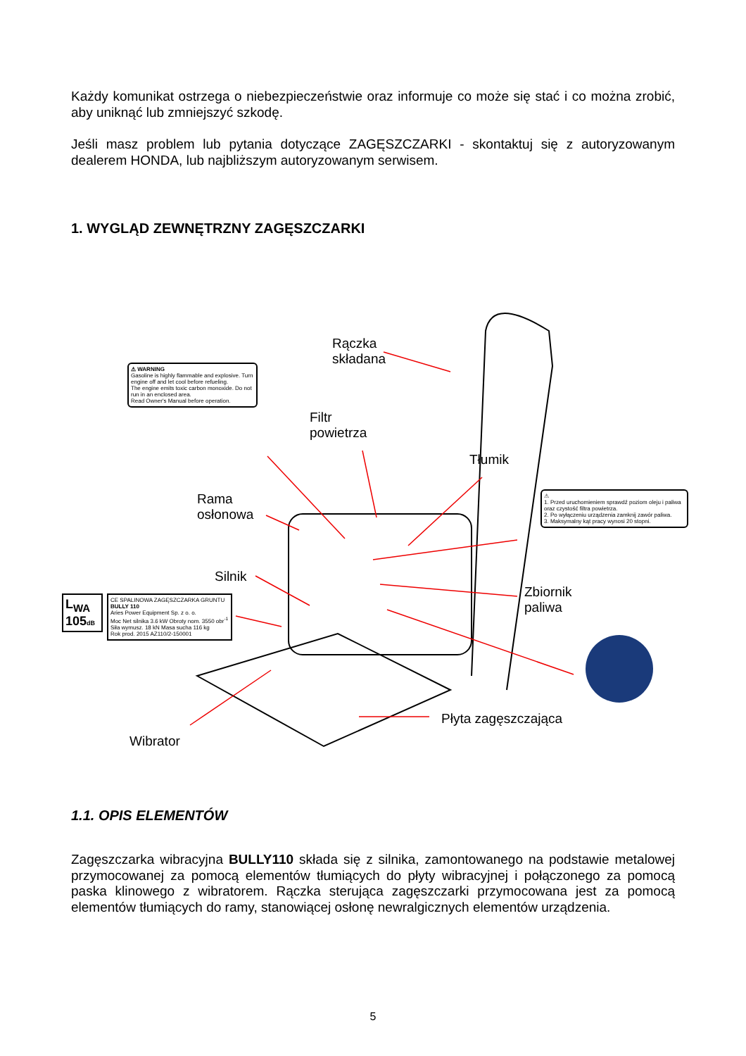Każdy komunikat ostrzega o niebezpieczeństwie oraz informuje co może się stać i co można zrobić, aby uniknąć lub zmniejszyć szkodę.
Jeśli masz problem lub pytania dotyczące ZAGĘSZCZARKI - skontaktuj się z autoryzowanym dealerem HONDA, lub najbliższym autoryzowanym serwisem.
1. WYGLĄD ZEWNĘTRZNY ZAGĘSZCZARKI
Rączka
składana
Filtr
powietrza
Tłumik
Rama
osłonowa
Silnik
Zbiornik
paliwa
Płyta zagęszczająca
Wibrator
⚠ WARNING
Gasoline is highly flammable and explosive. Turn engine off and let cool before refueling.
The engine emits toxic carbon monoxide. Do not run in an enclosed area.
Read Owner's Manual before operation.
⚠
1. Przed uruchomieniem sprawdź poziom oleju i paliwa oraz czystość filtra powietrza.
2. Po wyłączeniu urządzenia zamknij zawór paliwa.
3. Maksymalny kąt pracy wynosi 20 stopni.
L<sub>WA</sub> 105dB
CE SPALINOWA ZAGĘSZCZARKA GRUNTU
BULLY 110
Aries Power Equipment Sp. z o. o.
Moc Net silnika 3.6 kW Obroty nom. 3550 obr<sup>-1</sup>
Siła wymusz. 18 kN Masa sucha 116 kg
Rok prod. 2015 AZ110/2-150001
1.1. OPIS ELEMENTÓW
Zagęszczarka wibracyjna BULLY110 składa się z silnika, zamontowanego na podstawie metalowej przymocowanej za pomocą elementów tłumiących do płyty wibracyjnej i połączonego za pomocą paska klinowego z wibratorem. Rączka sterująca zagęszczarki przymocowana jest za pomocą elementów tłumiących do ramy, stanowiącej osłonę newralgicznych elementów urządzenia.
5